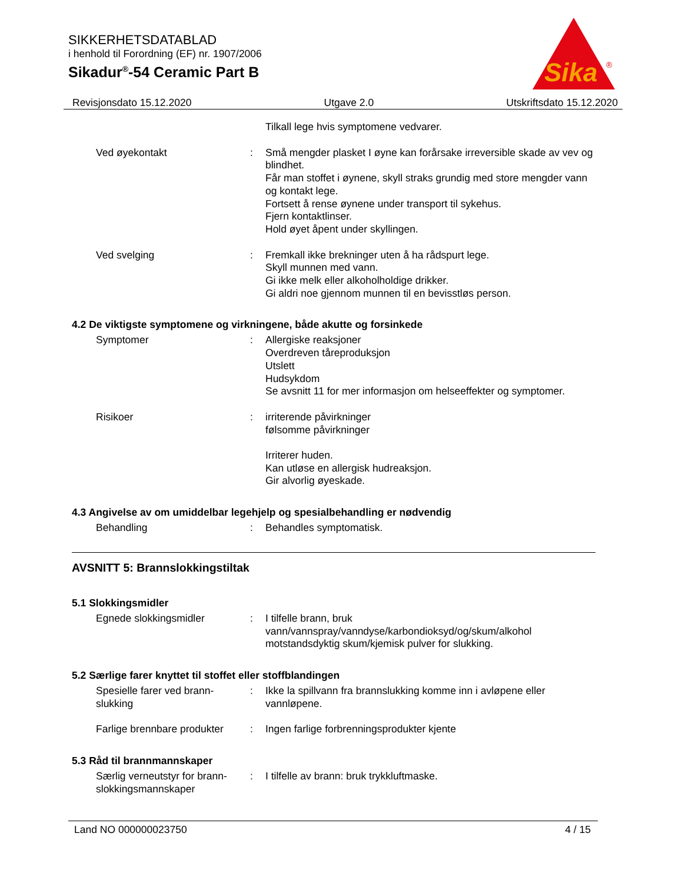SIKKERHETSDATABLAD
i henhold til Forordning (EF) nr. 1907/2006
Sikadur<sup>®</sup>-54 Ceramic Part B
Sika
®
Revisjonsdato 15.12.2020 Utgave 2.0 Utskriftsdato 15.12.2020
Tilkall lege hvis symptomene vedvarer.
Ved øyekontakt : Små mengder plasket I øyne kan forårsake irreversible skade av vev og blindhet.
Får man stoffet i øynene, skyll straks grundig med store mengder vann og kontakt lege.
Fortsett å rense øynene under transport til sykehus.
Fjern kontaktlinser.
Hold øyet åpent under skyllingen.
Ved svelging : Fremkall ikke brekninger uten å ha rådspurt lege.
Skyll munnen med vann.
Gi ikke melk eller alkoholholdige drikker.
Gi aldri noe gjennom munnen til en bevisstløs person.
4.2 De viktigste symptomene og virkningene, både akutte og forsinkede
Symptomer : Allergiske reaksjoner
Overdreven tåreproduksjon
Utslett
Hudsykdom
Se avsnitt 11 for mer informasjon om helseeffekter og symptomer.
Risikoer : irriterende påvirkninger
følsomme påvirkninger
Irriterer huden.
Kan utløse en allergisk hudreaksjon.
Gir alvorlig øyeskade.
4.3 Angivelse av om umiddelbar legehjelp og spesialbehandling er nødvendig
Behandling : Behandles symptomatisk.
AVSNITT 5: Brannslokkingstiltak
5.1 Slokkingsmidler
Egnede slokkingsmidler : I tilfelle brann, bruk vann/vannspray/vanndyse/karbondioksyd/og/skum/alkohol motstandsdyktig skum/kjemisk pulver for slukking.
5.2 Særlige farer knyttet til stoffet eller stoffblandingen
Spesielle farer ved brann-slukking
: Ikke la spillvann fra brannslukking komme inn i avløpene eller vannløpene.
Farlige brennbare produkter
: Ingen farlige forbrenningsprodukter kjente
5.3 Råd til brannmannskaper
Særlig verneutstyr for brann-slokkingsmannskaper
: I tilfelle av brann: bruk trykkluftmaske.
Land NO 000000023750 4 / 15